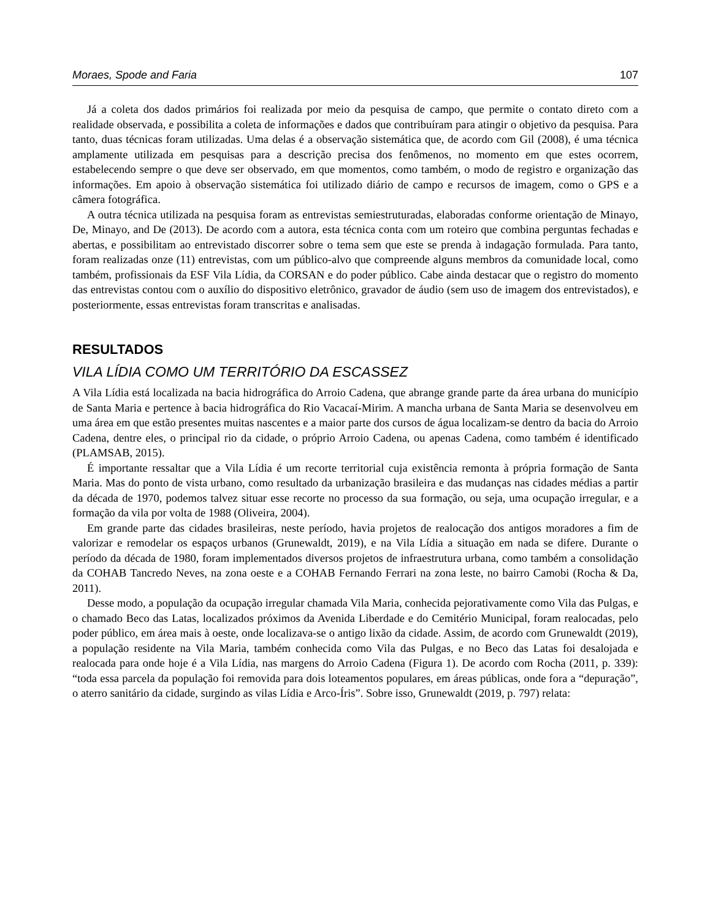Moraes, Spode and Faria 107
Já a coleta dos dados primários foi realizada por meio da pesquisa de campo, que permite o contato direto com a realidade observada, e possibilita a coleta de informações e dados que contribuíram para atingir o objetivo da pesquisa. Para tanto, duas técnicas foram utilizadas. Uma delas é a observação sistemática que, de acordo com Gil (2008), é uma técnica amplamente utilizada em pesquisas para a descrição precisa dos fenômenos, no momento em que estes ocorrem, estabelecendo sempre o que deve ser observado, em que momentos, como também, o modo de registro e organização das informações. Em apoio à observação sistemática foi utilizado diário de campo e recursos de imagem, como o GPS e a câmera fotográfica.
A outra técnica utilizada na pesquisa foram as entrevistas semiestruturadas, elaboradas conforme orientação de Minayo, De, Minayo, and De (2013). De acordo com a autora, esta técnica conta com um roteiro que combina perguntas fechadas e abertas, e possibilitam ao entrevistado discorrer sobre o tema sem que este se prenda à indagação formulada. Para tanto, foram realizadas onze (11) entrevistas, com um público-alvo que compreende alguns membros da comunidade local, como também, profissionais da ESF Vila Lídia, da CORSAN e do poder público. Cabe ainda destacar que o registro do momento das entrevistas contou com o auxílio do dispositivo eletrônico, gravador de áudio (sem uso de imagem dos entrevistados), e posteriormente, essas entrevistas foram transcritas e analisadas.
RESULTADOS
VILA LÍDIA COMO UM TERRITÓRIO DA ESCASSEZ
A Vila Lídia está localizada na bacia hidrográfica do Arroio Cadena, que abrange grande parte da área urbana do município de Santa Maria e pertence à bacia hidrográfica do Rio Vacacaí-Mirim. A mancha urbana de Santa Maria se desenvolveu em uma área em que estão presentes muitas nascentes e a maior parte dos cursos de água localizam-se dentro da bacia do Arroio Cadena, dentre eles, o principal rio da cidade, o próprio Arroio Cadena, ou apenas Cadena, como também é identificado (PLAMSAB, 2015).
É importante ressaltar que a Vila Lídia é um recorte territorial cuja existência remonta à própria formação de Santa Maria. Mas do ponto de vista urbano, como resultado da urbanização brasileira e das mudanças nas cidades médias a partir da década de 1970, podemos talvez situar esse recorte no processo da sua formação, ou seja, uma ocupação irregular, e a formação da vila por volta de 1988 (Oliveira, 2004).
Em grande parte das cidades brasileiras, neste período, havia projetos de realocação dos antigos moradores a fim de valorizar e remodelar os espaços urbanos (Grunewaldt, 2019), e na Vila Lídia a situação em nada se difere. Durante o período da década de 1980, foram implementados diversos projetos de infraestrutura urbana, como também a consolidação da COHAB Tancredo Neves, na zona oeste e a COHAB Fernando Ferrari na zona leste, no bairro Camobi (Rocha & Da, 2011).
Desse modo, a população da ocupação irregular chamada Vila Maria, conhecida pejorativamente como Vila das Pulgas, e o chamado Beco das Latas, localizados próximos da Avenida Liberdade e do Cemitério Municipal, foram realocadas, pelo poder público, em área mais à oeste, onde localizava-se o antigo lixão da cidade. Assim, de acordo com Grunewaldt (2019), a população residente na Vila Maria, também conhecida como Vila das Pulgas, e no Beco das Latas foi desalojada e realocada para onde hoje é a Vila Lídia, nas margens do Arroio Cadena (Figura 1). De acordo com Rocha (2011, p. 339): “toda essa parcela da população foi removida para dois loteamentos populares, em áreas públicas, onde fora a “depuração”, o aterro sanitário da cidade, surgindo as vilas Lídia e Arco-Íris”. Sobre isso, Grunewaldt (2019, p. 797) relata: